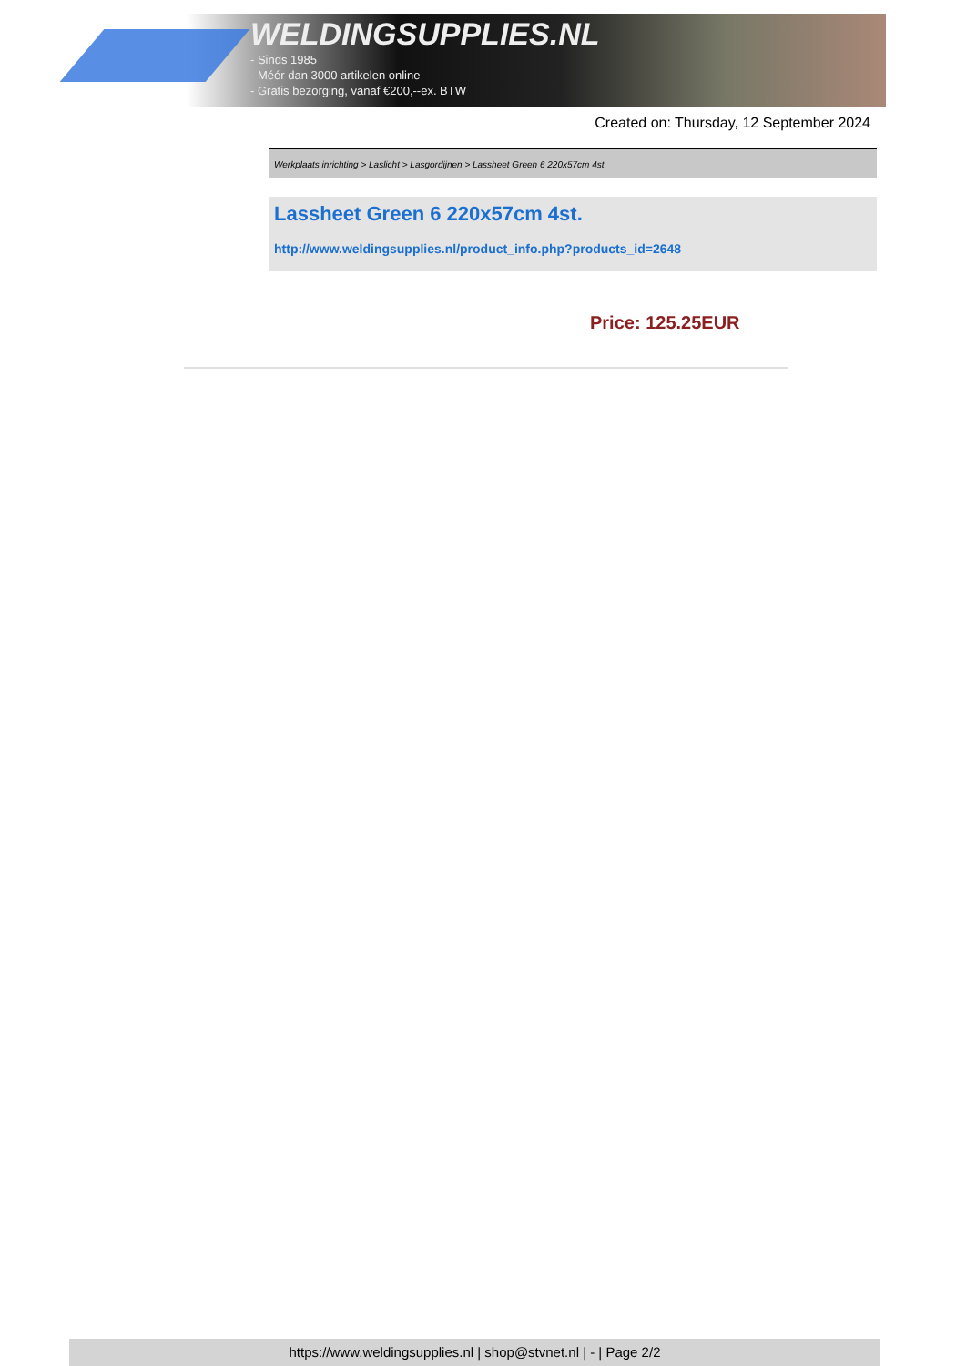WELDINGSUPPLIES.NL
- Sinds 1985
- Méér dan 3000 artikelen online
- Gratis bezorging, vanaf €200,--ex. BTW
Created on: Thursday, 12 September 2024
Werkplaats inrichting > Laslicht > Lasgordijnen > Lassheet Green 6 220x57cm 4st.
Lassheet Green 6 220x57cm 4st.
http://www.weldingsupplies.nl/product_info.php?products_id=2648
Price: 125.25EUR
https://www.weldingsupplies.nl | shop@stvnet.nl | - | Page 2/2